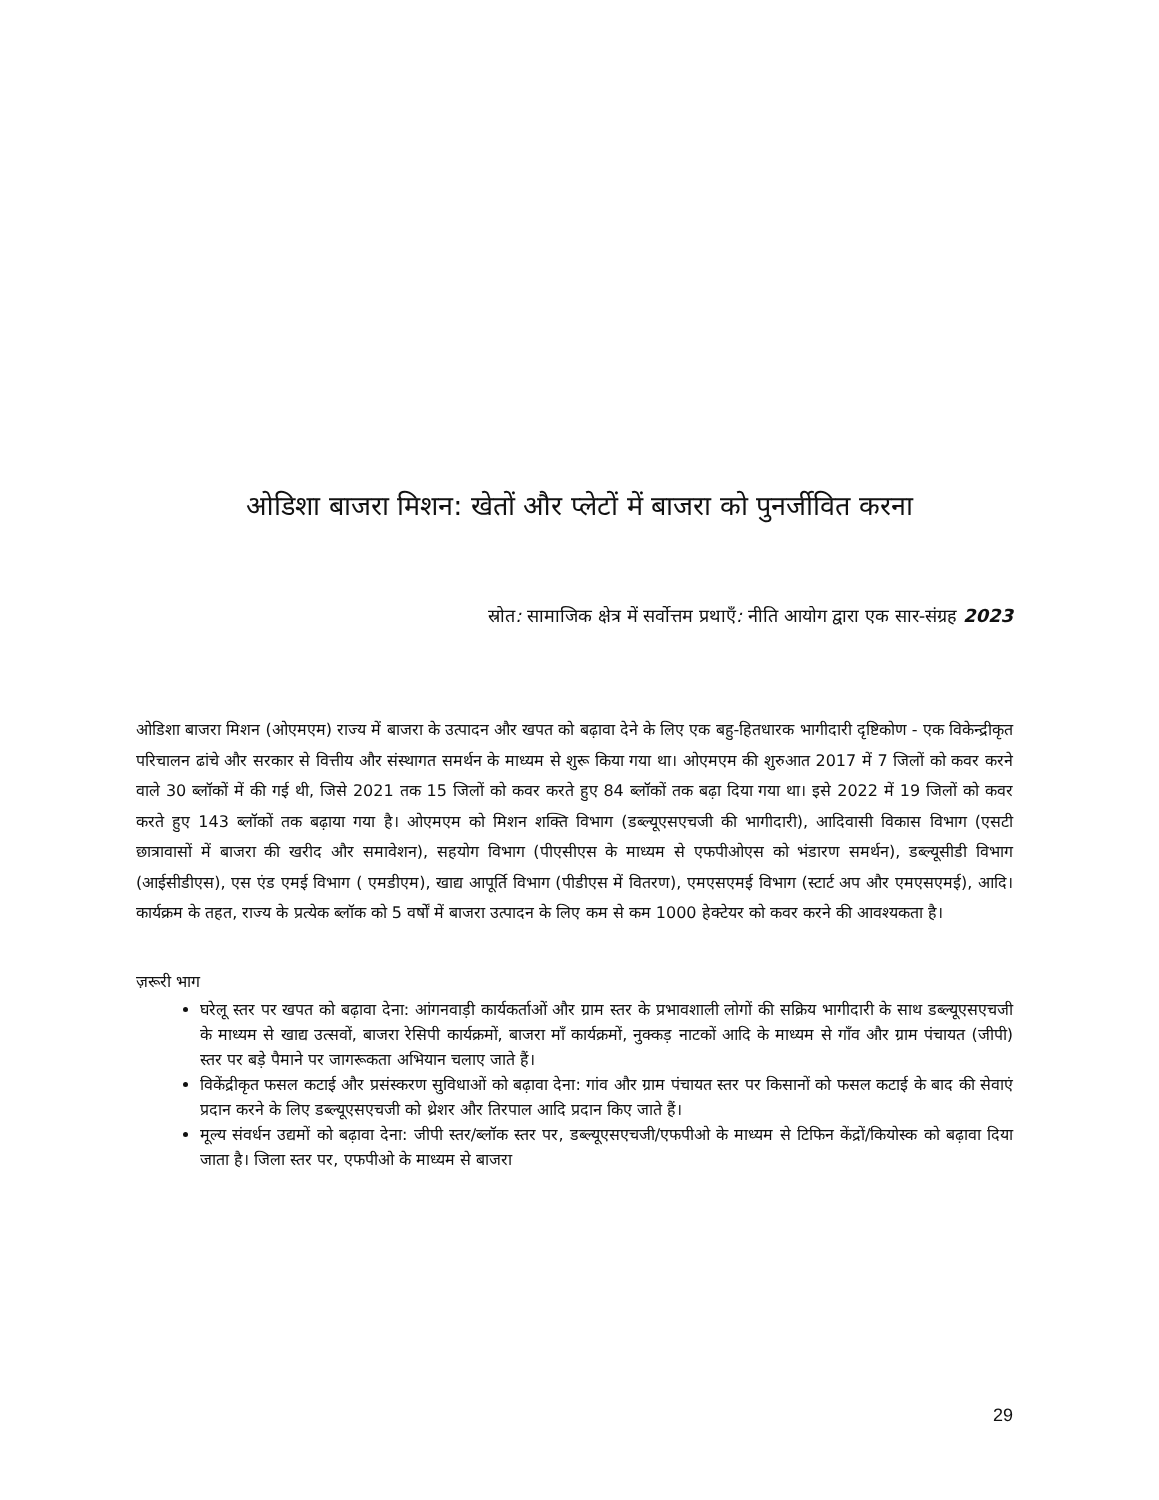ओडिशा बाजरा मिशन: खेतों और प्लेटों में बाजरा को पुनर्जीवित करना
स्रोत: सामाजिक क्षेत्र में सर्वोत्तम प्रथाएँ: नीति आयोग द्वारा एक सार-संग्रह 2023
ओडिशा बाजरा मिशन (ओएमएम) राज्य में बाजरा के उत्पादन और खपत को बढ़ावा देने के लिए एक बहु-हितधारक भागीदारी दृष्टिकोण - एक विकेन्द्रीकृत परिचालन ढांचे और सरकार से वित्तीय और संस्थागत समर्थन के माध्यम से शुरू किया गया था। ओएमएम की शुरुआत 2017 में 7 जिलों को कवर करने वाले 30 ब्लॉकों में की गई थी, जिसे 2021 तक 15 जिलों को कवर करते हुए 84 ब्लॉकों तक बढ़ा दिया गया था। इसे 2022 में 19 जिलों को कवर करते हुए 143 ब्लॉकों तक बढ़ाया गया है। ओएमएम को मिशन शक्ति विभाग (डब्ल्यूएसएचजी की भागीदारी), आदिवासी विकास विभाग (एसटी छात्रावासों में बाजरा की खरीद और समावेशन), सहयोग विभाग (पीएसीएस के माध्यम से एफपीओएस को भंडारण समर्थन), डब्ल्यूसीडी विभाग (आईसीडीएस), एस एंड एमई विभाग ( एमडीएम), खाद्य आपूर्ति विभाग (पीडीएस में वितरण), एमएसएमई विभाग (स्टार्ट अप और एमएसएमई), आदि। कार्यक्रम के तहत, राज्य के प्रत्येक ब्लॉक को 5 वर्षों में बाजरा उत्पादन के लिए कम से कम 1000 हेक्टेयर को कवर करने की आवश्यकता है।
ज़रूरी भाग
घरेलू स्तर पर खपत को बढ़ावा देना: आंगनवाड़ी कार्यकर्ताओं और ग्राम स्तर के प्रभावशाली लोगों की सक्रिय भागीदारी के साथ डब्ल्यूएसएचजी के माध्यम से खाद्य उत्सवों, बाजरा रेसिपी कार्यक्रमों, बाजरा माँ कार्यक्रमों, नुक्कड़ नाटकों आदि के माध्यम से गाँव और ग्राम पंचायत (जीपी) स्तर पर बड़े पैमाने पर जागरूकता अभियान चलाए जाते हैं।
विकेंद्रीकृत फसल कटाई और प्रसंस्करण सुविधाओं को बढ़ावा देना: गांव और ग्राम पंचायत स्तर पर किसानों को फसल कटाई के बाद की सेवाएं प्रदान करने के लिए डब्ल्यूएसएचजी को थ्रेशर और तिरपाल आदि प्रदान किए जाते हैं।
मूल्य संवर्धन उद्यमों को बढ़ावा देना: जीपी स्तर/ब्लॉक स्तर पर, डब्ल्यूएसएचजी/एफपीओ के माध्यम से टिफिन केंद्रों/कियोस्क को बढ़ावा दिया जाता है। जिला स्तर पर, एफपीओ के माध्यम से बाजरा
29